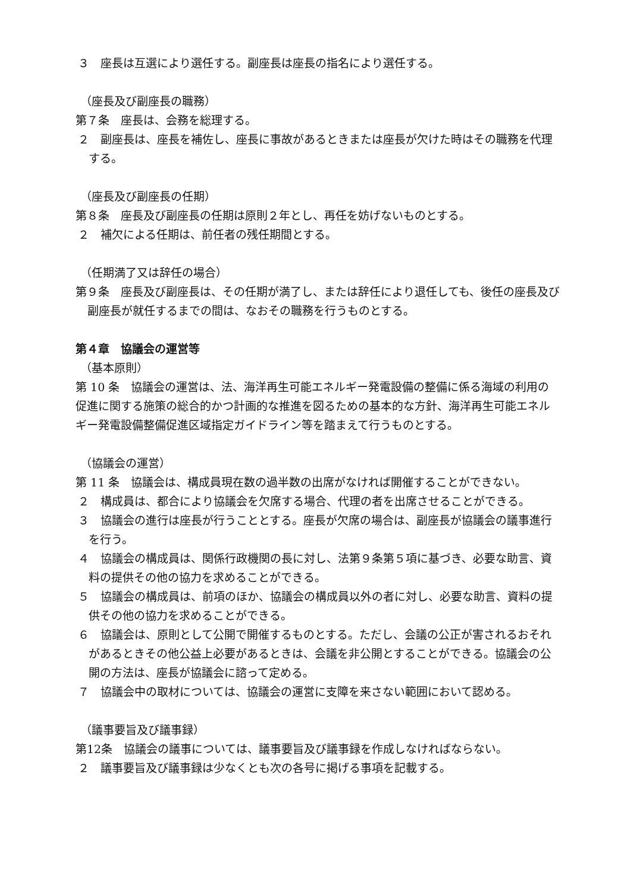３　座長は互選により選任する。副座長は座長の指名により選任する。
（座長及び副座長の職務）
第７条　座長は、会務を総理する。
２　副座長は、座長を補佐し、座長に事故があるときまたは座長が欠けた時はその職務を代理する。
（座長及び副座長の任期）
第８条　座長及び副座長の任期は原則２年とし、再任を妨げないものとする。
２　補欠による任期は、前任者の残任期間とする。
（任期満了又は辞任の場合）
第９条　座長及び副座長は、その任期が満了し、または辞任により退任しても、後任の座長及び副座長が就任するまでの間は、なおその職務を行うものとする。
第４章　協議会の運営等
（基本原則）
第 10 条　協議会の運営は、法、海洋再生可能エネルギー発電設備の整備に係る海域の利用の促進に関する施策の総合的かつ計画的な推進を図るための基本的な方針、海洋再生可能エネルギー発電設備整備促進区域指定ガイドライン等を踏まえて行うものとする。
（協議会の運営）
第 11 条　協議会は、構成員現在数の過半数の出席がなければ開催することができない。
２　構成員は、都合により協議会を欠席する場合、代理の者を出席させることができる。
３　協議会の進行は座長が行うこととする。座長が欠席の場合は、副座長が協議会の議事進行を行う。
４　協議会の構成員は、関係行政機関の長に対し、法第９条第５項に基づき、必要な助言、資料の提供その他の協力を求めることができる。
５　協議会の構成員は、前項のほか、協議会の構成員以外の者に対し、必要な助言、資料の提供その他の協力を求めることができる。
６　協議会は、原則として公開で開催するものとする。ただし、会議の公正が害されるおそれがあるときその他公益上必要があるときは、会議を非公開とすることができる。協議会の公開の方法は、座長が協議会に諮って定める。
７　協議会中の取材については、協議会の運営に支障を来さない範囲において認める。
（議事要旨及び議事録）
第12条　協議会の議事については、議事要旨及び議事録を作成しなければならない。
２　議事要旨及び議事録は少なくとも次の各号に掲げる事項を記載する。